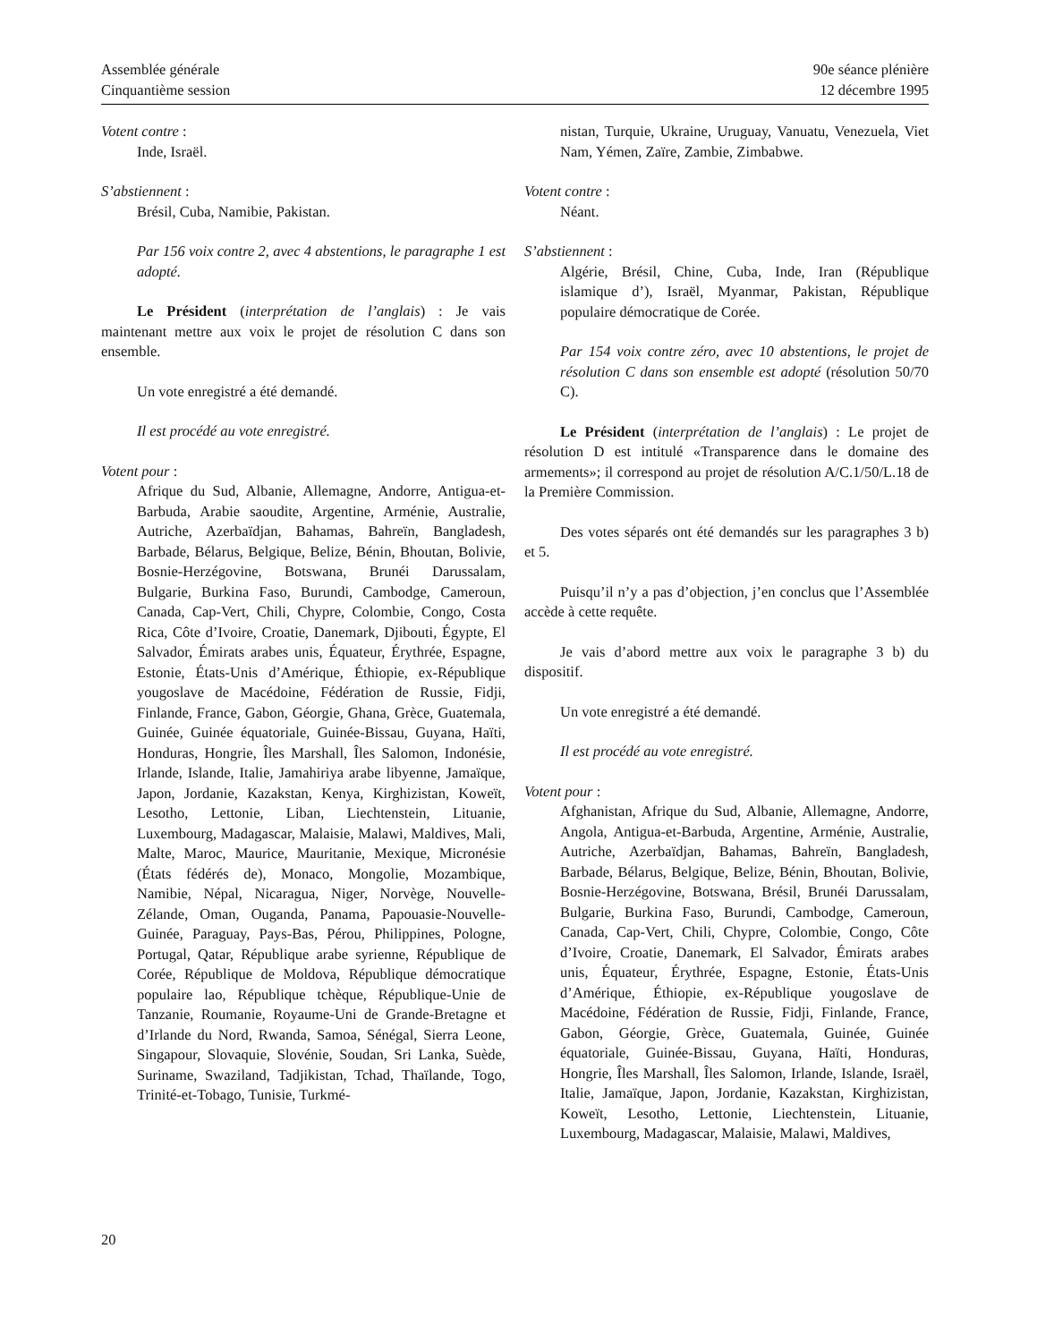Assemblée générale
Cinquantième session
90e séance plénière
12 décembre 1995
Votent contre :
Inde, Israël.
S’abstiennent :
Brésil, Cuba, Namibie, Pakistan.
Par 156 voix contre 2, avec 4 abstentions, le paragraphe 1 est adopté.
Le Président (interprétation de l’anglais) : Je vais maintenant mettre aux voix le projet de résolution C dans son ensemble.
Un vote enregistré a été demandé.
Il est procédé au vote enregistré.
Votent pour :
Afrique du Sud, Albanie, Allemagne, Andorre, Antigua-et-Barbuda, Arabie saoudite, Argentine, Arménie, Australie, Autriche, Azerbaïdjan, Bahamas, Bahreïn, Bangladesh, Barbade, Bélarus, Belgique, Belize, Bénin, Bhoutan, Bolivie, Bosnie-Herzégovine, Botswana, Brunéi Darussalam, Bulgarie, Burkina Faso, Burundi, Cambodge, Cameroun, Canada, Cap-Vert, Chili, Chypre, Colombie, Congo, Costa Rica, Côte d’Ivoire, Croatie, Danemark, Djibouti, Égypte, El Salvador, Émirats arabes unis, Équateur, Érythrée, Espagne, Estonie, États-Unis d’Amérique, Éthiopie, ex-République yougoslave de Macédoine, Fédération de Russie, Fidji, Finlande, France, Gabon, Géorgie, Ghana, Grèce, Guatemala, Guinée, Guinée équatoriale, Guinée-Bissau, Guyana, Haïti, Honduras, Hongrie, Îles Marshall, Îles Salomon, Indonésie, Irlande, Islande, Italie, Jamahiriya arabe libyenne, Jamaïque, Japon, Jordanie, Kazakstan, Kenya, Kirghizistan, Koweït, Lesotho, Lettonie, Liban, Liechtenstein, Lituanie, Luxembourg, Madagascar, Malaisie, Malawi, Maldives, Mali, Malte, Maroc, Maurice, Mauritanie, Mexique, Micronésie (États fédérés de), Monaco, Mongolie, Mozambique, Namibie, Népal, Nicaragua, Niger, Norvège, Nouvelle-Zélande, Oman, Ouganda, Panama, Papouasie-Nouvelle-Guinée, Paraguay, Pays-Bas, Pérou, Philippines, Pologne, Portugal, Qatar, République arabe syrienne, République de Corée, République de Moldova, République démocratique populaire lao, République tchèque, République-Unie de Tanzanie, Roumanie, Royaume-Uni de Grande-Bretagne et d’Irlande du Nord, Rwanda, Samoa, Sénégal, Sierra Leone, Singapour, Slovaquie, Slovénie, Soudan, Sri Lanka, Suède, Suriname, Swaziland, Tadjikistan, Tchad, Thaïlande, Togo, Trinité-et-Tobago, Tunisie, Turkmé-
nistan, Turquie, Ukraine, Uruguay, Vanuatu, Venezuela, Viet Nam, Yémen, Zaïre, Zambie, Zimbabwe.
Votent contre :
Néant.
S’abstiennent :
Algérie, Brésil, Chine, Cuba, Inde, Iran (République islamique d’), Israël, Myanmar, Pakistan, République populaire démocratique de Corée.
Par 154 voix contre zéro, avec 10 abstentions, le projet de résolution C dans son ensemble est adopté (résolution 50/70 C).
Le Président (interprétation de l’anglais) : Le projet de résolution D est intitulé «Transparence dans le domaine des armements»; il correspond au projet de résolution A/C.1/50/L.18 de la Première Commission.
Des votes séparés ont été demandés sur les paragraphes 3 b) et 5.
Puisqu’il n’y a pas d’objection, j’en conclus que l’Assemblée accède à cette requête.
Je vais d’abord mettre aux voix le paragraphe 3 b) du dispositif.
Un vote enregistré a été demandé.
Il est procédé au vote enregistré.
Votent pour :
Afghanistan, Afrique du Sud, Albanie, Allemagne, Andorre, Angola, Antigua-et-Barbuda, Argentine, Arménie, Australie, Autriche, Azerbaïdjan, Bahamas, Bahreïn, Bangladesh, Barbade, Bélarus, Belgique, Belize, Bénin, Bhoutan, Bolivie, Bosnie-Herzégovine, Botswana, Brésil, Brunéi Darussalam, Bulgarie, Burkina Faso, Burundi, Cambodge, Cameroun, Canada, Cap-Vert, Chili, Chypre, Colombie, Congo, Côte d’Ivoire, Croatie, Danemark, El Salvador, Émirats arabes unis, Équateur, Érythrée, Espagne, Estonie, États-Unis d’Amérique, Éthiopie, ex-République yougoslave de Macédoine, Fédération de Russie, Fidji, Finlande, France, Gabon, Géorgie, Grèce, Guatemala, Guinée, Guinée équatoriale, Guinée-Bissau, Guyana, Haïti, Honduras, Hongrie, Îles Marshall, Îles Salomon, Irlande, Islande, Israël, Italie, Jamaïque, Japon, Jordanie, Kazakstan, Kirghizistan, Koweït, Lesotho, Lettonie, Liechtenstein, Lituanie, Luxembourg, Madagascar, Malaisie, Malawi, Maldives,
20